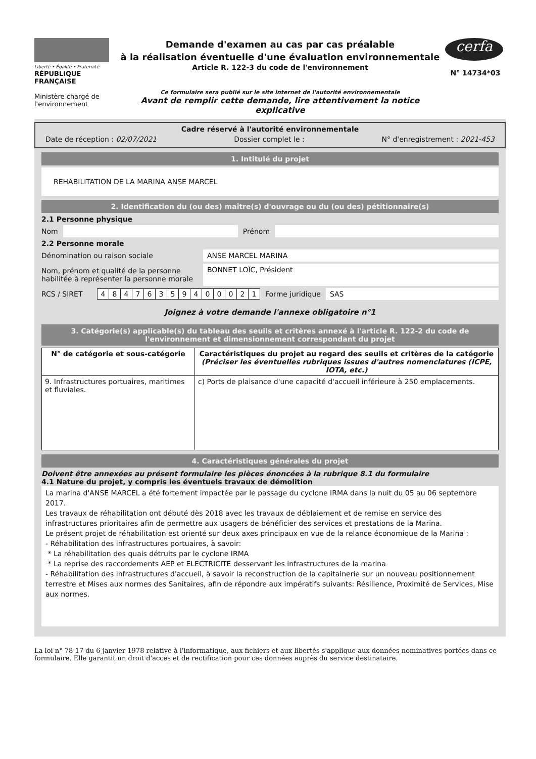Liberté • Égalité • Fraternité
RÉPUBLIQUE FRANÇAISE
Ministère chargé de l'environnement
Demande d'examen au cas par cas préalable
à la réalisation éventuelle d'une évaluation environnementale
Article R. 122-3 du code de l'environnement
Ce formulaire sera publié sur le site internet de l'autorité environnementale
Avant de remplir cette demande, lire attentivement la notice explicative
cerfa
N° 14734*03
Cadre réservé à l'autorité environnementale
Date de réception : 02/07/2021 Dossier complet le : N° d'enregistrement : 2021-453
1. Intitulé du projet
REHABILITATION DE LA MARINA ANSE MARCEL
2. Identification du (ou des) maître(s) d'ouvrage ou du (ou des) pétitionnaire(s)
2.1 Personne physique
Nom Prénom
2.2 Personne morale
Dénomination ou raison sociale ANSE MARCEL MARINA
Nom, prénom et qualité de la personne habilitée à représenter la personne morale BONNET LOÏC, Président
RCS / SIRET
| 4 | 8 | 4 | 7 | 6 | 3 | 5 | 9 | 4 | 0 | 0 | 0 | 2 | 1 |
Forme juridique SAS
Joignez à votre demande l'annexe obligatoire n°1
3. Catégorie(s) applicable(s) du tableau des seuils et critères annexé à l'article R. 122-2 du code de l'environnement et dimensionnement correspondant du projet
| N° de catégorie et sous-catégorie | Caractéristiques du projet au regard des seuils et critères de la catégorie (Préciser les éventuelles rubriques issues d'autres nomenclatures (ICPE, IOTA, etc.) |
| --- | --- |
| 9. Infrastructures portuaires, maritimes et fluviales. | c) Ports de plaisance d'une capacité d'accueil inférieure à 250 emplacements. |
4. Caractéristiques générales du projet
Doivent être annexées au présent formulaire les pièces énoncées à la rubrique 8.1 du formulaire
4.1 Nature du projet, y compris les éventuels travaux de démolition
La marina d'ANSE MARCEL a été fortement impactée par le passage du cyclone IRMA dans la nuit du 05 au 06 septembre 2017.
Les travaux de réhabilitation ont débuté dès 2018 avec les travaux de déblaiement et de remise en service des infrastructures prioritaires afin de permettre aux usagers de bénéficier des services et prestations de la Marina.
Le présent projet de réhabilitation est orienté sur deux axes principaux en vue de la relance économique de la Marina :
- Réhabilitation des infrastructures portuaires, à savoir:
* La réhabilitation des quais détruits par le cyclone IRMA
* La reprise des raccordements AEP et ELECTRICITE desservant les infrastructures de la marina
- Réhabilitation des infrastructures d'accueil, à savoir la reconstruction de la capitainerie sur un nouveau positionnement terrestre et Mises aux normes des Sanitaires, afin de répondre aux impératifs suivants: Résilience, Proximité de Services, Mise aux normes.
La loi n° 78-17 du 6 janvier 1978 relative à l'informatique, aux fichiers et aux libertés s'applique aux données nominatives portées dans ce formulaire. Elle garantit un droit d'accès et de rectification pour ces données auprès du service destinataire.